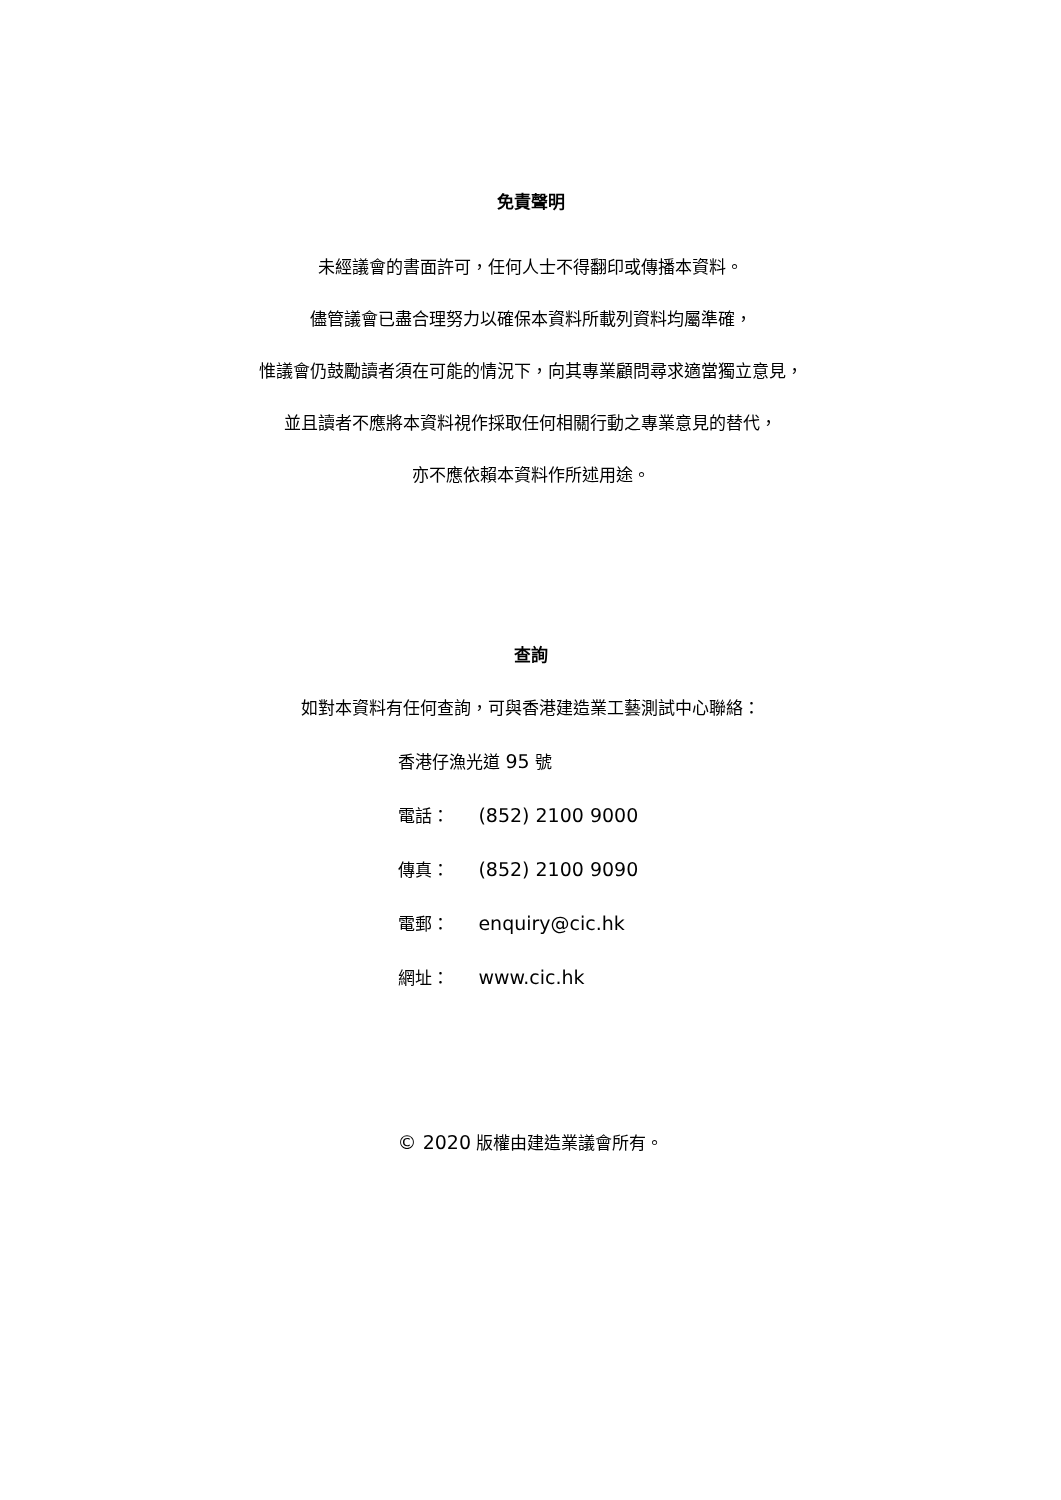免責聲明
未經議會的書面許可，任何人士不得翻印或傳播本資料。
儘管議會已盡合理努力以確保本資料所載列資料均屬準確，
惟議會仍鼓勵讀者須在可能的情況下，向其專業顧問尋求適當獨立意見，
並且讀者不應將本資料視作採取任何相關行動之專業意見的替代，
亦不應依賴本資料作所述用途。
查詢
如對本資料有任何查詢，可與香港建造業工藝測試中心聯絡：
香港仔漁光道 95 號
電話： (852) 2100 9000
傳真： (852) 2100 9090
電郵： enquiry@cic.hk
網址： www.cic.hk
© 2020 版權由建造業議會所有。